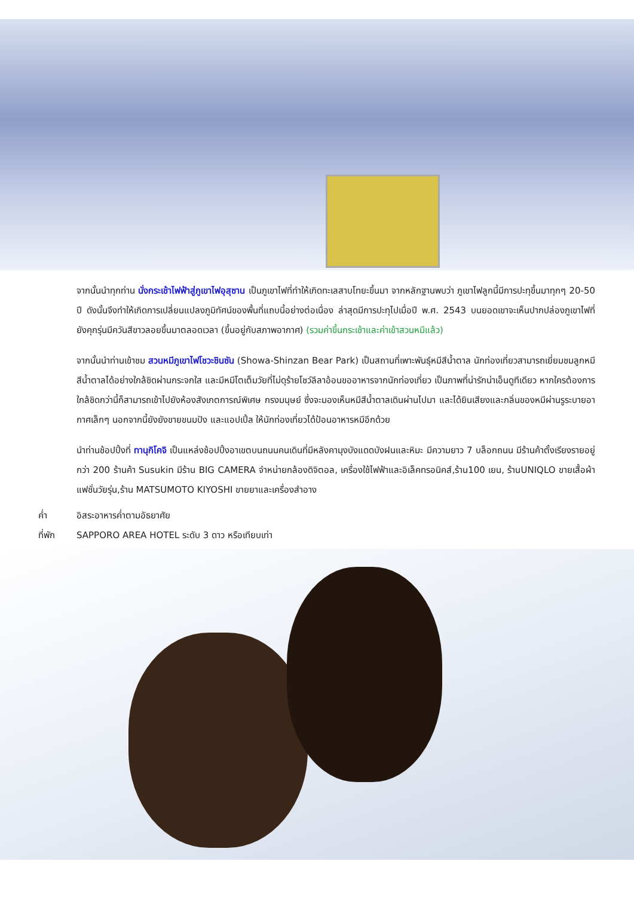จากนั้นนำทุกท่าน นั่งกระเช้าไฟฟ้าสู่ภูเขาไฟอุสุซาน เป็นภูเขาไฟที่ทำให้เกิดทะเลสาบโทยะขึ้นมา จากหลักฐานพบว่า ภูเขาไฟลูกนี้มีการปะทุขึ้นมาทุกๆ 20-50 ปี ดังนั้นจึงทำให้เกิดการเปลี่ยนแปลงภูมิทัศน์ของพื้นที่แถบนี้อย่างต่อเนื่อง ล่าสุดมีการปะทุไปเมื่อปี พ.ศ. 2543 บนยอดเขาจะเห็นปากปล่องภูเขาไฟที่ยังคุกรุ่นมีควันสีขาวลอยขึ้นมาตลอดเวลา (ขึ้นอยู่กับสภาพอากาศ) (รวมค่าขึ้นกระเช้าและค่าเข้าสวนหมีแล้ว)
จากนั้นนำท่านเข้าชม สวนหมีภูเขาไฟโชวะชินซัน (Showa-Shinzan Bear Park) เป็นสถานที่เพาะพันธุ์หมีสีน้ำตาล นักท่องเที่ยวสามารถเยี่ยมชมลูกหมีสีน้ำตาลได้อย่างใกล้ชิดผ่านกระจกใส และมีหมีโตเต็มวัยที่ไม่ดุร้ายโชว์ลีลาอ้อนขออาหารจากนักท่องเที่ยว เป็นภาพที่น่ารักน่าเอ็นดูทีเดียว หากใครต้องการใกล้ชิดกว่านี้ก็สามารถเข้าไปยังห้องสังเกตการณ์พิเศษ กรงมนุษย์ ซึ่งจะมองเห็นหมีสีน้ำตาลเดินผ่านไปมา และได้ยินเสียงและกลิ่นของหมีผ่านรูระบายอากาศเล็กๆ นอกจากนี้ยังยังขายขนมปัง และแอปเปิ้ล ให้นักท่องเที่ยวได้ป้อนอาหารหมีอีกด้วย
นำท่านช้อปปิ้งที่ ทานุกิโคจิ เป็นแหล่งช้อปปิ้งอาเขตบนถนนคนเดินที่มีหลังคามุงบังแดดบังฝนและหิมะ มีความยาว 7 บล็อกถนน มีร้านค้าตั้งเรียงรายอยู่กว่า 200 ร้านค้า Susukin มีร้าน BIG CAMERA จำหน่ายกล้องดิจิตอล, เครื่องใช้ไฟฟ้าและอิเล็คทรอนิคส์,ร้าน100 เยน, ร้านUNIQLO ขายเสื้อผ้าแฟชั่นวัยรุ่น,ร้าน MATSUMOTO KIYOSHI ขายยาและเครื่องสำอาง
ค่ำ อิสระอาหารค่ำตามอัธยาศัย
ที่พัก SAPPORO AREA HOTEL ระดับ 3 ดาว หรือเทียบเท่า